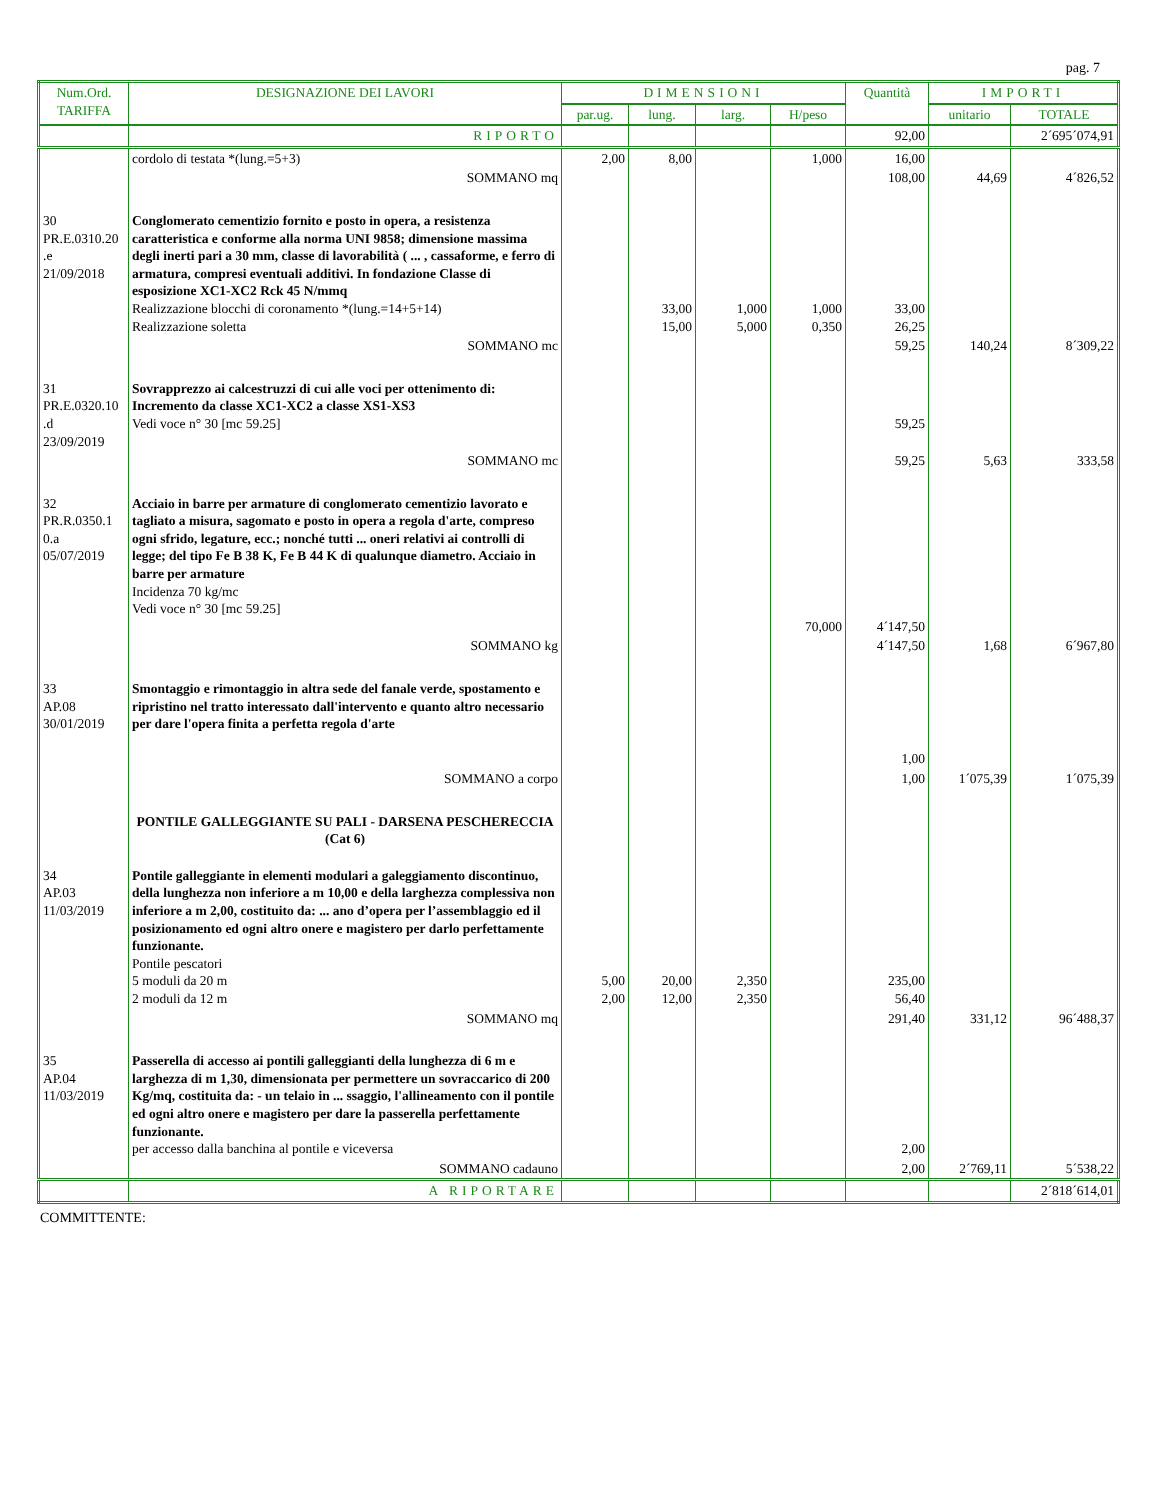pag. 7
| Num.Ord. TARIFFA | DESIGNAZIONE DEI LAVORI | DIMENSIONI | | | | Quantità | IMPORTI | |
| --- | --- | --- | --- | --- | --- | --- | --- | --- |
| | | par.ug. | lung. | larg. | H/peso | | unitario | TOTALE |
| | RIPORTO | | | | | 92,00 | | 2´695´074,91 |
| | cordolo di testata *(lung.=5+3) | 2,00 | 8,00 | | 1,000 | 16,00 | | |
| | SOMMANO mq | | | | | 108,00 | 44,69 | 4´826,52 |
| 30 PR.E.0310.20 .e 21/09/2018 | Conglomerato cementizio fornito e posto in opera, a resistenza caratteristica e conforme alla norma UNI 9858; dimensione massima degli inerti pari a 30 mm, classe di lavorabilità ( ... , cassaforme, e ferro di armatura, compresi eventuali additivi. In fondazione Classe di esposizione XC1-XC2 Rck 45 N/mmq Realizzazione blocchi di coronamento *(lung.=14+5+14) Realizzazione soletta | | 33,00 15,00 | 1,000 5,000 | 1,000 0,350 | 33,00 26,25 | | |
| | SOMMANO mc | | | | | 59,25 | 140,24 | 8´309,22 |
| 31 PR.E.0320.10 .d 23/09/2019 | Sovrapprezzo ai calcestruzzi di cui alle voci per ottenimento di: Incremento da classe XC1-XC2 a classe XS1-XS3 Vedi voce n° 30 [mc 59.25] | | | | | 59,25 | | |
| | SOMMANO mc | | | | | 59,25 | 5,63 | 333,58 |
| 32 PR.R.0350.1 0.a 05/07/2019 | Acciaio in barre per armature di conglomerato cementizio lavorato e tagliato a misura, sagomato e posto in opera a regola d'arte, compreso ogni sfrido, legature, ecc.; nonché tutti ... oneri relativi ai controlli di legge; del tipo Fe B 38 K, Fe B 44 K di qualunque diametro. Acciaio in barre per armature Incidenza 70 kg/mc Vedi voce n° 30 [mc 59.25] | | | | 70,000 | 4´147,50 | | |
| | SOMMANO kg | | | | | 4´147,50 | 1,68 | 6´967,80 |
| 33 AP.08 30/01/2019 | Smontaggio e rimontaggio in altra sede del fanale verde, spostamento e ripristino nel tratto interessato dall'intervento e quanto altro necessario per dare l'opera finita a perfetta regola d'arte | | | | | 1,00 | | |
| | SOMMANO a corpo | | | | | 1,00 | 1´075,39 | 1´075,39 |
| | PONTILE GALLEGGIANTE SU PALI - DARSENA PESCHERECCIA (Cat 6) | | | | | | | |
| 34 AP.03 11/03/2019 | Pontile galleggiante in elementi modulari a galeggiamento discontinuo, della lunghezza non inferiore a m 10,00 e della larghezza complessiva non inferiore a m 2,00, costituito da: ... ano d’opera per l’assemblaggio ed il posizionamento ed ogni altro onere e magistero per darlo perfettamente funzionante. Pontile pescatori 5 moduli da 20 m 2 moduli da 12 m | 5,00 2,00 | 20,00 12,00 | 2,350 2,350 | | 235,00 56,40 | | |
| | SOMMANO mq | | | | | 291,40 | 331,12 | 96´488,37 |
| 35 AP.04 11/03/2019 | Passerella di accesso ai pontili galleggianti della lunghezza di 6 m e larghezza di m 1,30, dimensionata per permettere un sovraccarico di 200 Kg/mq, costituita da: - un telaio in ... ssaggio, l'allineamento con il pontile ed ogni altro onere e magistero per dare la passerella perfettamente funzionante. per accesso dalla banchina al pontile e viceversa | | | | | 2,00 | | |
| | SOMMANO cadauno | | | | | 2,00 | 2´769,11 | 5´538,22 |
| | A RIPORTARE | | | | | | | 2´818´614,01 |
COMMITTENTE: